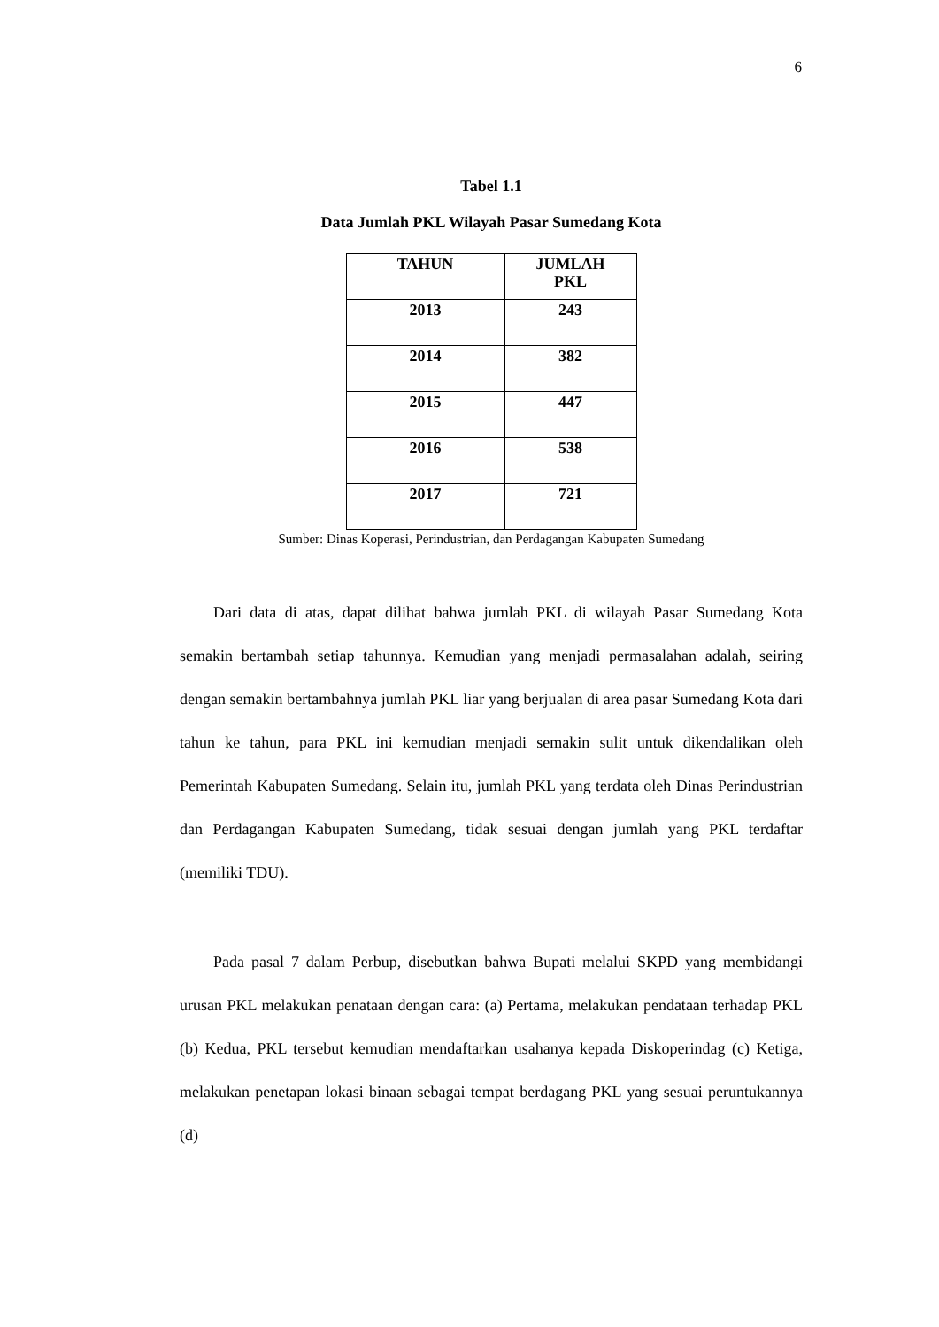6
Tabel 1.1
Data Jumlah PKL Wilayah Pasar Sumedang Kota
| TAHUN | JUMLAH PKL |
| --- | --- |
| 2013 | 243 |
| 2014 | 382 |
| 2015 | 447 |
| 2016 | 538 |
| 2017 | 721 |
Sumber: Dinas Koperasi, Perindustrian, dan Perdagangan Kabupaten Sumedang
Dari data di atas, dapat dilihat bahwa jumlah PKL di wilayah Pasar Sumedang Kota semakin bertambah setiap tahunnya. Kemudian yang menjadi permasalahan adalah, seiring dengan semakin bertambahnya jumlah PKL liar yang berjualan di area pasar Sumedang Kota dari tahun ke tahun, para PKL ini kemudian menjadi semakin sulit untuk dikendalikan oleh Pemerintah Kabupaten Sumedang. Selain itu, jumlah PKL yang terdata oleh Dinas Perindustrian dan Perdagangan Kabupaten Sumedang, tidak sesuai dengan jumlah yang PKL terdaftar (memiliki TDU).
Pada pasal 7 dalam Perbup, disebutkan bahwa Bupati melalui SKPD yang membidangi urusan PKL melakukan penataan dengan cara: (a) Pertama, melakukan pendataan terhadap PKL (b) Kedua, PKL tersebut kemudian mendaftarkan usahanya kepada Diskoperindag (c) Ketiga, melakukan penetapan lokasi binaan sebagai tempat berdagang PKL yang sesuai peruntukannya (d)